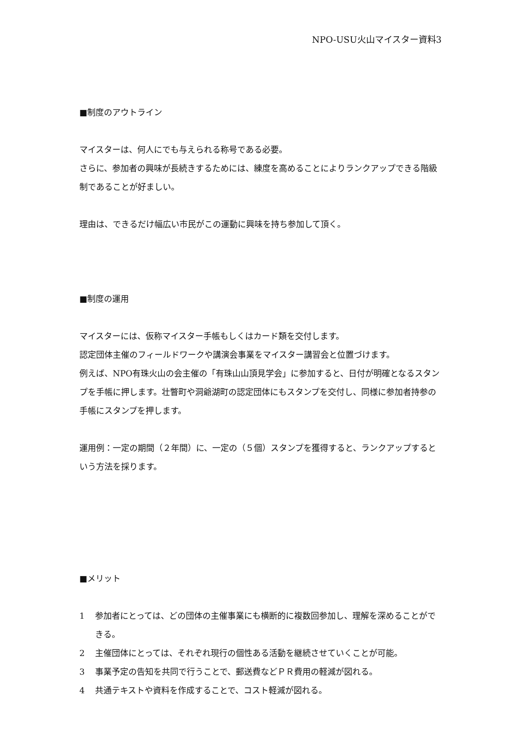NPO-USU火山マイスター資料3
■制度のアウトライン
マイスターは、何人にでも与えられる称号である必要。
さらに、参加者の興味が長続きするためには、練度を高めることによりランクアップできる階級制であることが好ましい。
理由は、できるだけ幅広い市民がこの運動に興味を持ち参加して頂く。
■制度の運用
マイスターには、仮称マイスター手帳もしくはカード類を交付します。
認定団体主催のフィールドワークや講演会事業をマイスター講習会と位置づけます。
例えば、NPO有珠火山の会主催の「有珠山山頂見学会」に参加すると、日付が明確となるスタンプを手帳に押します。壮瞥町や洞爺湖町の認定団体にもスタンプを交付し、同様に参加者持参の手帳にスタンプを押します。
運用例：一定の期間（２年間）に、一定の（５個）スタンプを獲得すると、ランクアップするという方法を採ります。
■メリット
1 参加者にとっては、どの団体の主催事業にも横断的に複数回参加し、理解を深めることができる。
2 主催団体にとっては、それぞれ現行の個性ある活動を継続させていくことが可能。
3 事業予定の告知を共同で行うことで、郵送費などＰＲ費用の軽減が図れる。
4 共通テキストや資料を作成することで、コスト軽減が図れる。